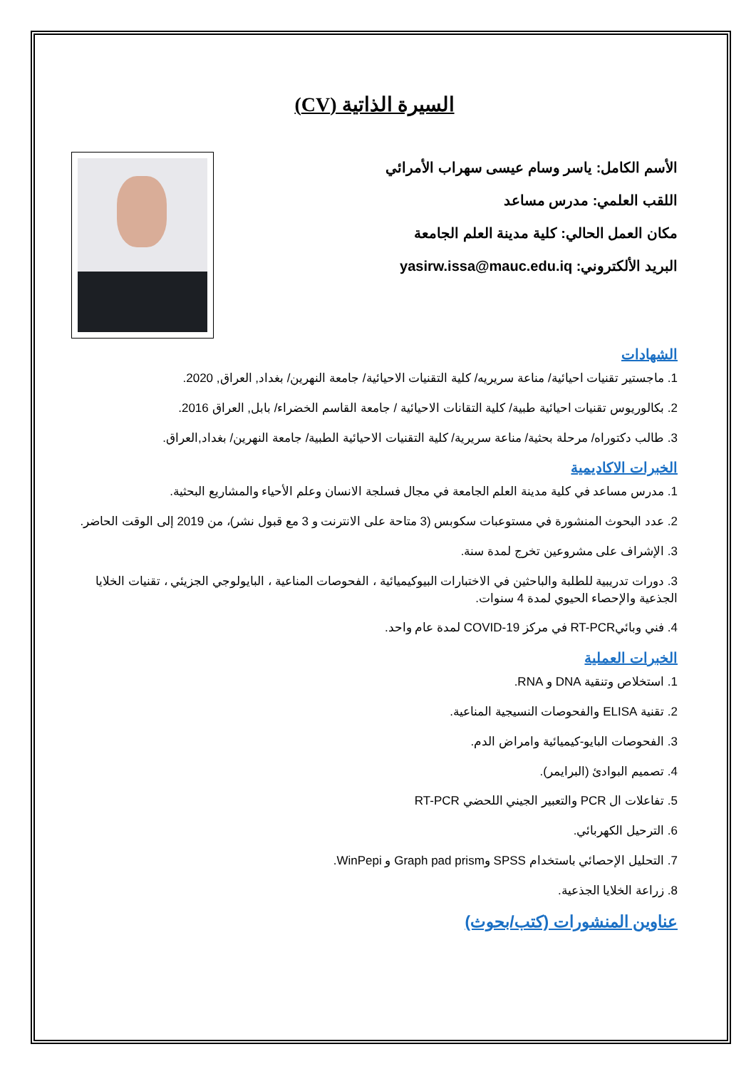السيرة الذاتية (CV)
الأسم الكامل: ياسر وسام عيسى سهراب الأمرائي
اللقب العلمي: مدرس مساعد
مكان العمل الحالي: كلية مدينة العلم الجامعة
البريد الألكتروني: yasirw.issa@mauc.edu.iq
الشهادات
1. ماجستير تقنيات احيائية/ مناعة سريريه/ كلية التقنيات الاحيائية/ جامعة النهرين/ بغداد, العراق, 2020.
2. بكالوريوس تقنيات احيائية طبية/ كلية التقانات الاحيائية / جامعة القاسم الخضراء/ بابل, العراق 2016.
3. طالب دكتوراه/ مرحلة بحثية/ مناعة سريرية/ كلية التقنيات الاحيائية الطبية/ جامعة النهرين/ بغداد,العراق.
الخبرات الاكاديمية
1. مدرس مساعد في كلية مدينة العلم الجامعة في مجال فسلجة الانسان وعلم الأحياء والمشاريع البحثية.
2. عدد البحوث المنشورة في مستوعبات سكوبس (3 متاحة على الانترنت و 3 مع قبول نشر)، من 2019 إلى الوقت الحاضر.
3. الإشراف على مشروعين تخرج لمدة سنة.
3. دورات تدريبية للطلبة والباحثين في الاختبارات البيوكيميائية ، الفحوصات المناعية ، البايولوجي الجزيئي ، تقنيات الخلايا الجذعية والإحصاء الحيوي لمدة 4 سنوات.
4. فني وبائيRT-PCR في مركز COVID-19 لمدة عام واحد.
الخبرات العملية
1. استخلاص وتنقية DNA و RNA.
2. تقنية ELISA والفحوصات النسيجية المناعية.
3. الفحوصات البايو-كيميائية وامراض الدم.
4. تصميم البوادئ (البرايمر).
5. تفاعلات ال PCR والتعبير الجيني اللحضي RT-PCR
6. الترحيل الكهربائي.
7. التحليل الإحصائي باستخدام SPSS وGraph pad prism و WinPepi.
8. زراعة الخلايا الجذعية.
عناوين المنشورات (كتب/بحوث)